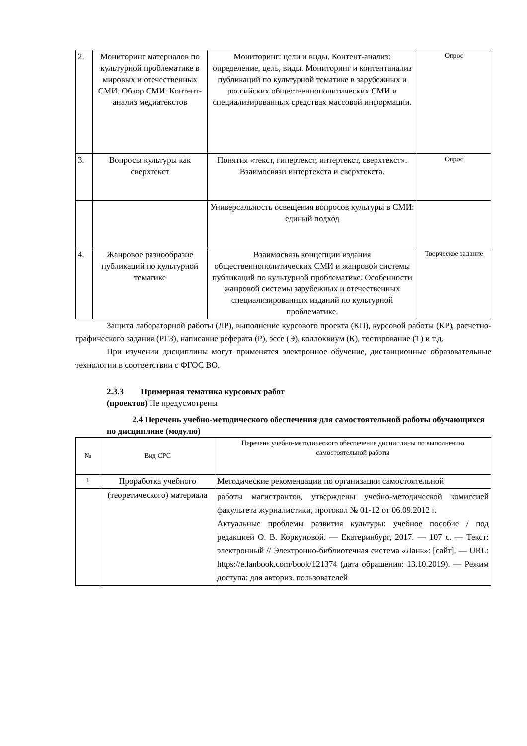| 2. | Мониторинг материалов по культурной проблематике в мировых и отечественных СМИ. Обзор СМИ. Контент-анализ медиатекстов | Мониторинг: цели и виды. Контент-анализ: определение, цель, виды. Мониторинг и контентанализ публикаций по культурной тематике в зарубежных и российских общественнополитических СМИ и специализированных средствах массовой информации. | Опрос |
| 3. | Вопросы культуры как сверхтекст | Понятия «текст, гипертекст, интертекст, сверхтекст». Взаимосвязи интертекста и сверхтекста. | Опрос |
| | | Универсальность освещения вопросов культуры в СМИ: единый подход | |
| 4. | Жанровое разнообразие публикаций по культурной тематике | Взаимосвязь концепции издания общественнополитических СМИ и жанровой системы публикаций по культурной проблематике. Особенности жанровой системы зарубежных и отечественных специализированных изданий по культурной проблематике. | Творческое задание |
Защита лабораторной работы (ЛР), выполнение курсового проекта (КП), курсовой работы (КР), расчетно-графического задания (РГЗ), написание реферата (Р), эссе (Э), коллоквиум (К), тестирование (Т) и т.д.
При изучении дисциплины могут применятся электронное обучение, дистанционные образовательные технологии в соответствии с ФГОС ВО.
2.3.3 Примерная тематика курсовых работ
(проектов) Не предусмотрены
2.4 Перечень учебно-методического обеспечения для самостоятельной работы обучающихся по дисциплине (модулю)
| № | Вид СРС | Перечень учебно-методического обеспечения дисциплины по выполнению самостоятельной работы |
| --- | --- | --- |
| 1 | Проработка учебного | Методические рекомендации по организации самостоятельной |
| | (теоретического) материала | работы магистрантов, утверждены учебно-методической комиссией факультета журналистики, протокол № 01-12 от 06.09.2012 г. Актуальные проблемы развития культуры: учебное пособие / под редакцией О. В. Коркуновой. — Екатеринбург, 2017. — 107 с. — Текст: электронный // Электронно-библиотечная система «Лань»: [сайт]. — URL: https://e.lanbook.com/book/121374 (дата обращения: 13.10.2019). — Режим доступа: для авториз. пользователей |